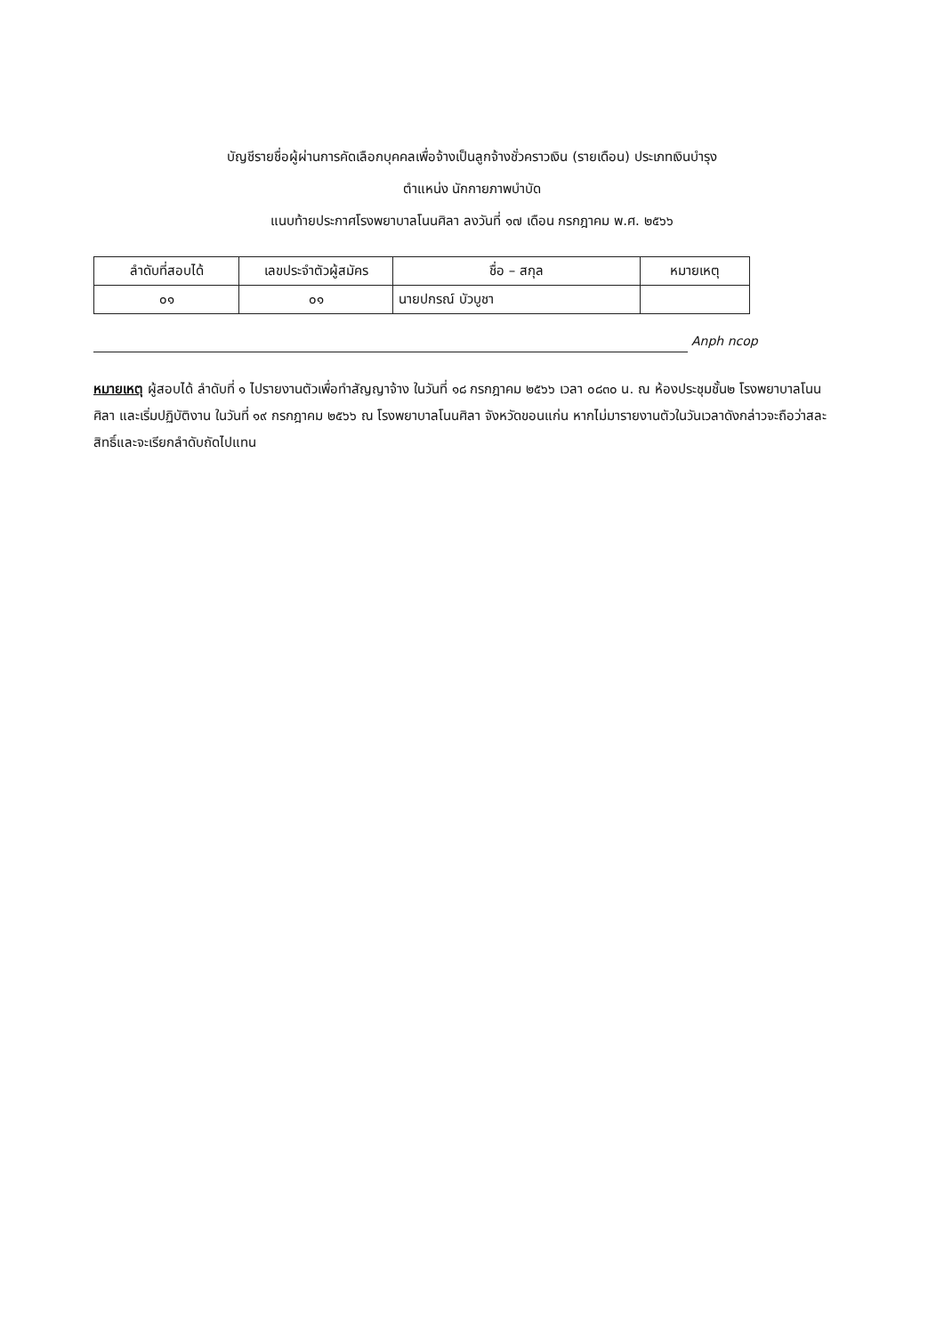บัญชีรายชื่อผู้ผ่านการคัดเลือกบุคคลเพื่อจ้างเป็นลูกจ้างชั่วคราวเงิน (รายเดือน) ประเภทเงินบำรุง
ตำแหน่ง นักกายภาพบำบัด
แนบท้ายประกาศโรงพยาบาลโนนศิลา ลงวันที่ ๑๗ เดือน กรกฎาคม พ.ศ. ๒๕๖๖
| ลำดับที่สอบได้ | เลขประจำตัวผู้สมัคร | ชื่อ – สกุล | หมายเหตุ |
| --- | --- | --- | --- |
| ๐๑ | ๐๑ | นายปกรณ์ บัวบูชา | |
Anph ncop
หมายเหตุ ผู้สอบได้ ลำดับที่ ๑ ไปรายงานตัวเพื่อทำสัญญาจ้าง ในวันที่ ๑๘ กรกฎาคม ๒๕๖๖ เวลา ๐๘๓๐ น. ณ ห้องประชุมชั้น๒ โรงพยาบาลโนนศิลา และเริ่มปฏิบัติงาน ในวันที่ ๑๙ กรกฎาคม ๒๕๖๖ ณ โรงพยาบาลโนนศิลา จังหวัดขอนแก่น หากไม่มารายงานตัวในวันเวลาดังกล่าวจะถือว่าสละสิทธิ์และจะเรียกลำดับถัดไปแทน